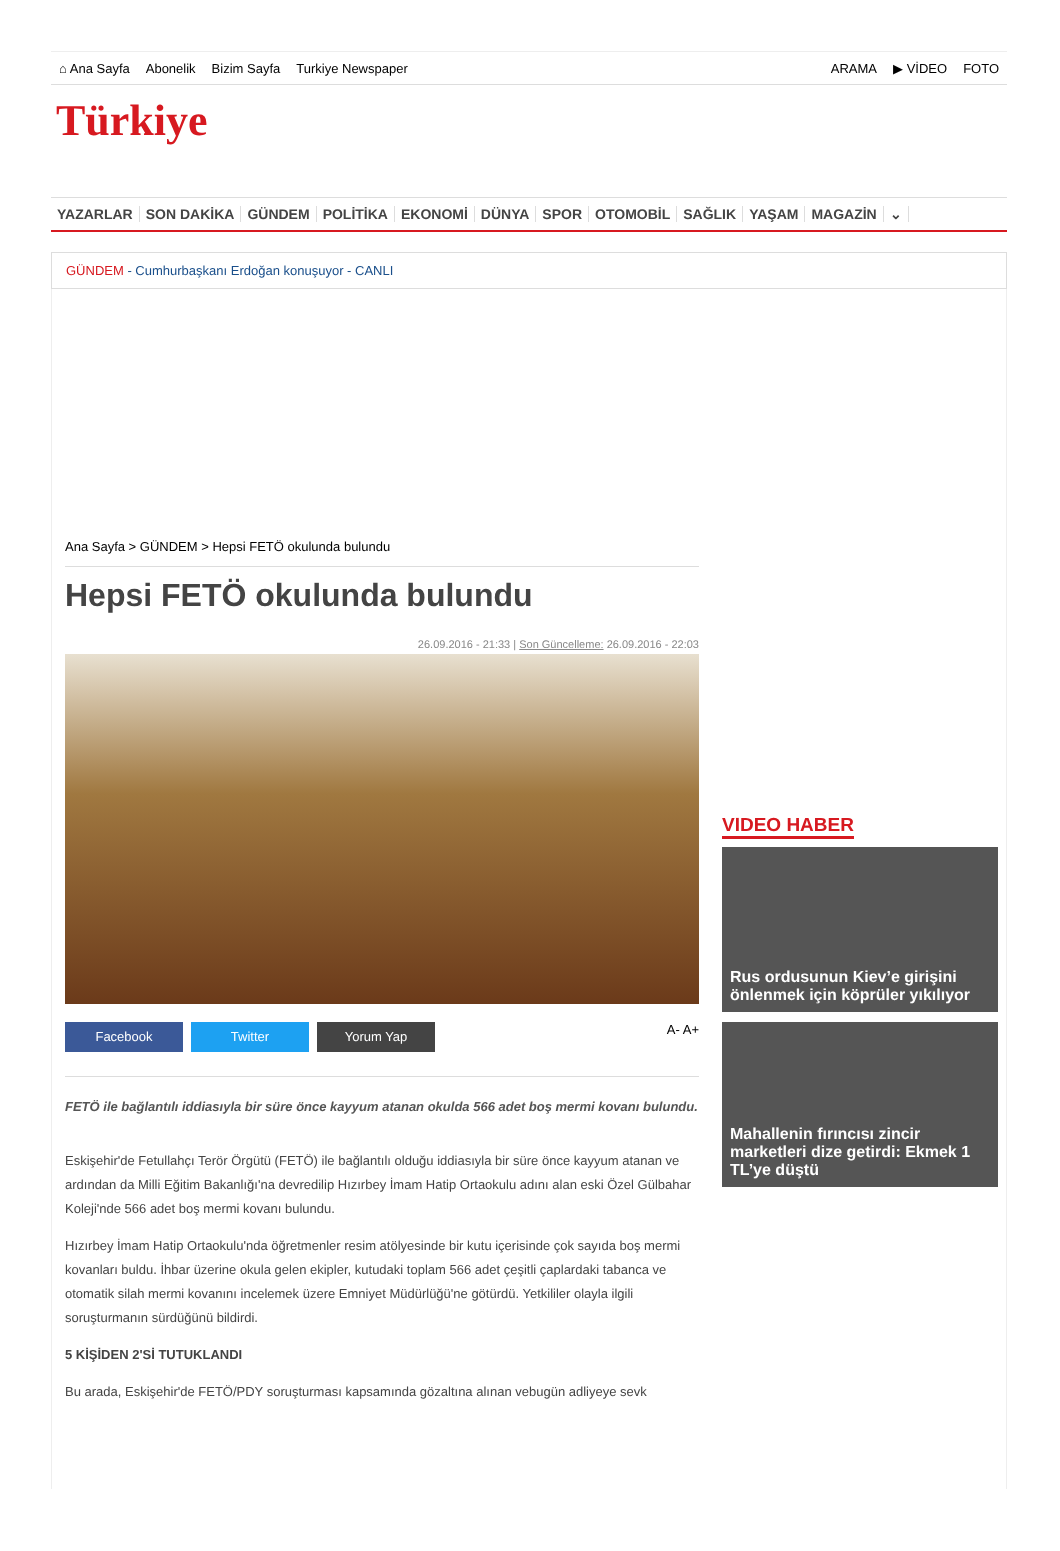⌂ Ana Sayfa Abonelik Bizim Sayfa Turkiye Newspaper
ARAMA ▶ VİDEO FOTO
Türkiye
YAZARLAR SON DAKİKA GÜNDEM POLİTİKA EKONOMİ DÜNYA SPOR OTOMOBİL SAĞLIK YAŞAM MAGAZİN ⌄
GÜNDEM - Cumhurbaşkanı Erdoğan konuşuyor - CANLI
Ana Sayfa > GÜNDEM > Hepsi FETÖ okulunda bulundu
Hepsi FETÖ okulunda bulundu
26.09.2016 - 21:33 | Son Güncelleme: 26.09.2016 - 22:03
Facebook Twitter Yorum Yap
A- A+
FETÖ ile bağlantılı iddiasıyla bir süre önce kayyum atanan okulda 566 adet boş mermi kovanı bulundu.
Eskişehir'de Fetullahçı Terör Örgütü (FETÖ) ile bağlantılı olduğu iddiasıyla bir süre önce kayyum atanan ve ardından da Milli Eğitim Bakanlığı'na devredilip Hızırbey İmam Hatip Ortaokulu adını alan eski Özel Gülbahar Koleji'nde 566 adet boş mermi kovanı bulundu.
Hızırbey İmam Hatip Ortaokulu'nda öğretmenler resim atölyesinde bir kutu içerisinde çok sayıda boş mermi kovanları buldu. İhbar üzerine okula gelen ekipler, kutudaki toplam 566 adet çeşitli çaplardaki tabanca ve otomatik silah mermi kovanını incelemek üzere Emniyet Müdürlüğü'ne götürdü. Yetkililer olayla ilgili soruşturmanın sürdüğünü bildirdi.
5 KİŞİDEN 2'Sİ TUTUKLANDI
Bu arada, Eskişehir'de FETÖ/PDY soruşturması kapsamında gözaltına alınan vebugün adliyeye sevk
VIDEO HABER
Rus ordusunun Kiev’e girişini önlenmek için köprüler yıkılıyor
Mahallenin fırıncısı zincir marketleri dize getirdi: Ekmek 1 TL’ye düştü